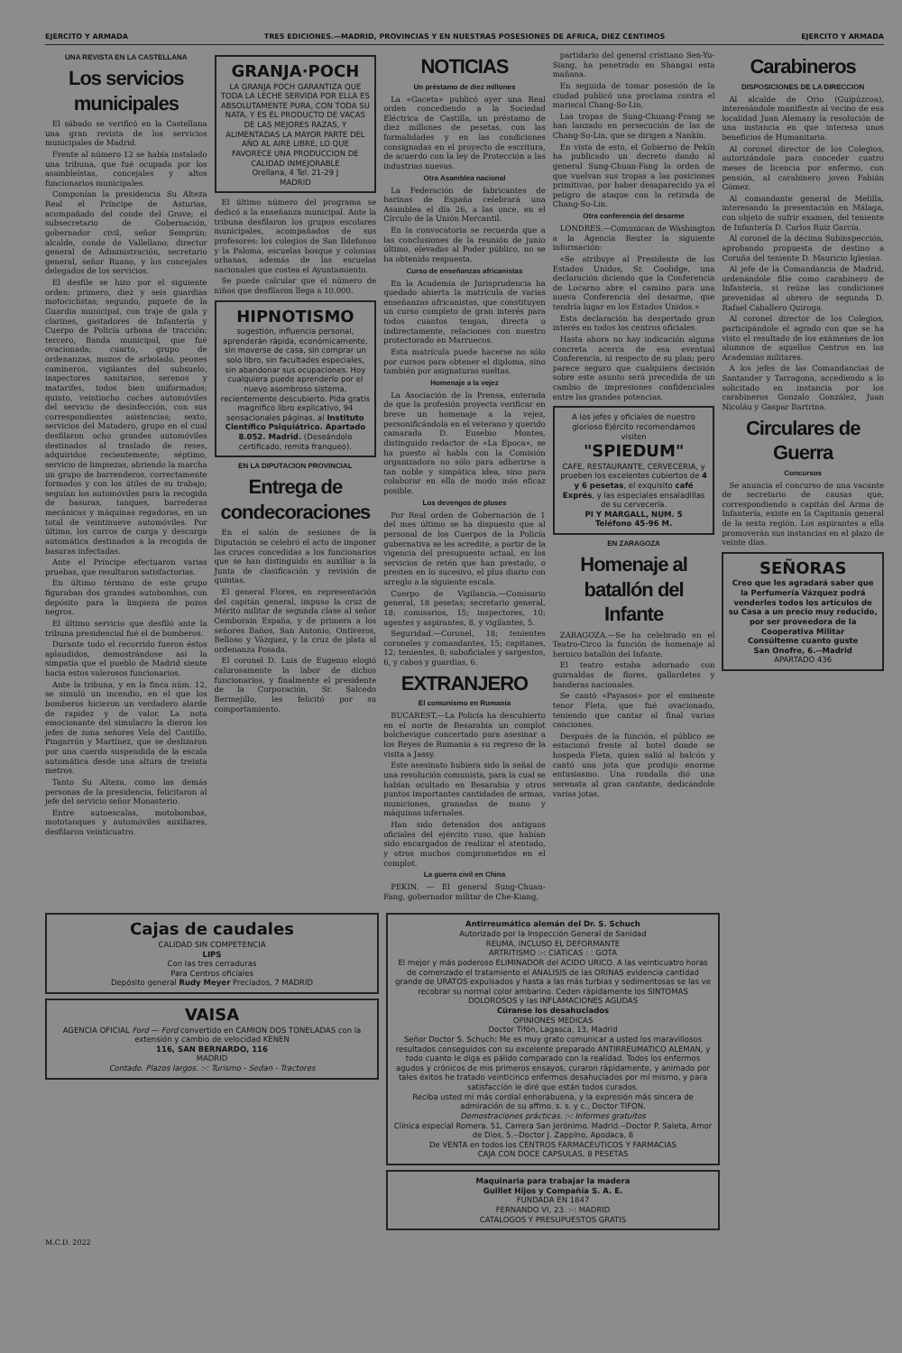EJERCITO Y ARMADA TRES EDICIONES.—MADRID, PROVINCIAS Y EN NUESTRAS POSESIONES DE AFRICA, DIEZ CENTIMOS EJERCITO Y ARMADA
UNA REVISTA EN LA CASTELLANA
Los servicios municipales
El sábado se verificó en la Castellana una gran revista de los servicios municipales de Madrid.
Frente al número 12 se había instalado una tribuna, que fué ocupada por los asambleístas, concejales y altos funcionarios municipales.
Componían la presidencia Su Alteza Real el Príncipe de Asturias, acompañado del conde del Grove; el subsecretario de Gobernación, gobernador civil, señor Semprún; alcalde, conde de Vallellano; director general de Administración, secretario general, señor Ruano, y los concejales delegados de los servicios.
El desfile se hizo por el siguiente orden: primero, diez y seis guardias motociclistas; segundo, piquete de la Guardia municipal, con traje de gala y clarines, gastadores de Infantería y Cuerpo de Policía urbana de tracción; tercero, Banda municipal, que fué ovacionada; cuarto, grupo de ordenanzas, mozos de arbolado, peones camineros, vigilantes del subsuelo, inspectores sanitarios, serenos y matarifes, todos bien uniformados; quinto, veintiocho coches automóviles del servicio de desinfección, con sus correspondientes asistencias; sexto, servicios del Matadero, grupo en el cual desfilaron ocho grandes automóviles destinados al traslado de reses, adquiridos recientemente; séptimo, servicio de limpiezas, abriendo la marcha un grupo de barrenderos, correctamente formados y con los útiles de su trabajo; seguían los automóviles para la recogida de basuras, tanques, barrederas mecánicas y máquinas regadoras, en un total de veintinueve automóviles. Por último, los carros de carga y descarga automática destinados a la recogida de basuras infectadas.
Ante el Príncipe efectuaron varias pruebas, que resultaron satisfactorias.
En último término de este grupo figuraban dos grandes autobombas, con depósito para la limpieza de pozos negros.
El último servicio que desfiló ante la tribuna presidencial fué el de bomberos.
Durante todo el recorrido fueron éstos aplaudidos, demostrándose así la simpatía que el pueblo de Madrid siente hacia estos valerosos funcionarios.
Ante la tribuna, y en la finca núm. 12, se simuló un incendio, en el que los bomberos hicieron un verdadero alarde de rapidez y de valor. La nota emocionante del simulacro la dieron los jefes de zona señores Vela del Castillo, Pingarrón y Martínez, que se deslizaron por una cuerda suspendida de la escala automática desde una altura de treinta metros.
Tanto Su Alteza, como las demás personas de la presidencia, felicitaron al jefe del servicio señor Monasterio.
Entre autoescalas, motobombas, mototanques y automóviles auxiliares, desfilaron veinticuatro.
GRANJA·POCH
LA GRANJA POCH GARANTIZA QUE TODA LA LECHE SERVIDA POR ELLA ES ABSOLUTAMENTE PURA, CON TODA SU NATA, Y ES EL PRODUCTO DE VACAS DE LAS MEJORES RAZAS, Y ALIMENTADAS LA MAYOR PARTE DEL AÑO AL AIRE LIBRE, LO QUE FAVORECE UNA PRODUCCION DE CALIDAD INMEJORABLE
Orellana, 4 Tel. 21-29 J
MADRID
El último número del programa se dedicó a la enseñanza municipal. Ante la tribuna desfilaron los grupos escolares municipales, acompañados de sus profesores: los colegios de San Ildefonso y la Paloma, escuelas bosque y colonias urbanas, además de las escuelas nacionales que costea el Ayuntamiento.
Se puede calcular que el número de niños que desfilaron llega a 10.000.
HIPNOTISMO
sugestión, influencia personal, aprenderán rápida, económicamente, sin moverse de casa, sin comprar un solo libro, sin facultades especiales, sin abandonar sus ocupaciones. Hoy cualquiera puede aprenderlo por el nuevo asombroso sistema, recientemente descubierto. Pida gratis magnífico libro explicativo, 94 sensacionales páginas, al Instituto Científico Psiquiátrico. Apartado 8.052. Madrid. (Deseándolo certificado, remita franqueo).
EN LA DIPUTACION PROVINCIAL
Entrega de condecoraciones
En el salón de sesiones de la Diputación se celebró el acto de imponer las cruces concedidas a los funcionarios que se han distinguido en auxiliar a la Junta de clasificación y revisión de quintas.
El general Flores, en representación del capitán general, impuso la cruz de Mérito militar de segunda clase al señor Cemborain España, y de primera a los señores Baños, San Antonio, Ontiveros, Belloso y Vázquez, y la cruz de plata al ordenanza Posada.
El coronel D. Luis de Eugenio elogió calurosamente la labor de dichos funcionarios, y finalmente el presidente de la Corporación, Sr. Salcedo Bermejillo, les felicitó por su comportamiento.
NOTICIAS
Un préstamo de diez millones
La «Gaceta» publicó ayer una Real orden concediendo a la Sociedad Eléctrica de Castilla, un préstamo de diez millones de pesetas, con las formalidades y en las condiciones consignadas en el proyecto de escritura, de acuerdo con la ley de Protección a las industrias nuevas.
Otra Asamblea nacional
La Federación de fabricantes de harinas de España celebrará una Asamblea el día 26, a las once, en el Círculo de la Unión Mercantil.
En la convocatoria se recuerda que a las conclusiones de la reunión de junio último, elevadas al Poder público, no se ha obtenido respuesta.
Curso de enseñanzas africanistas
En la Academia de Jurisprudencia ha quedado abierta la matrícula de varias enseñanzas africanistas, que constituyen un curso completo de gran interés para todos cuantos tengan, directa o indirectamente, relaciones con nuestro protectorado en Marruecos.
Esta matrícula puede hacerse no sólo por cursos para obtener el diploma, sino también por asignaturas sueltas.
Homenaje a la vejez
La Asociación de la Prensa, enterada de que la profesión proyecta verificar en breve un homenaje a la vejez, personificándola en el veterano y querido camarada D. Eusebio Montes, distinguido redactor de «La Epoca», se ha puesto al habla con la Comisión organizadora no sólo para adherirse a tan noble y simpática idea, sino para colaborar en ella de modo más eficaz posible.
Los devengos de pluses
Por Real orden de Gobernación de 1 del mes último se ha dispuesto que al personal de los Cuerpos de la Policía gubernativa se les acredite, a partir de la vigencia del presupuesto actual, en los servicios de retén que han prestado, o presten en lo sucesivo, el plus diario con arreglo a la siguiente escala.
Cuerpo de Vigilancia.—Comisario general, 18 pesetas; secretario general, 18; comisarios, 15; inspectores, 10; agentes y aspirantes, 8, y vigilantes, 5.
Seguridad.—Coronel, 18; tenientes coroneles y comandantes, 15; capitanes, 12; tenientes, 8; suboficiales y sargentos, 6, y cabos y guardias, 6.
EXTRANJERO
El comunismo en Rumania
BUCAREST.—La Policía ha descubierto en el norte de Besarabia un complot bolchevique concertado para asesinar a los Reyes de Rumania a su regreso de la visita a Jassy.
Este asesinato hubiera sido la señal de una revolución comunista, para la cual se habían ocultado en Besarabia y otros puntos importantes cantidades de armas, municiones, granadas de mano y máquinas infernales.
Han sido detenidos dos antiguos oficiales del ejército ruso, que habían sido encargados de realizar el atentado, y otros muchos comprometidos en el complot.
La guerra civil en China
PEKIN. — El general Sung-Chuan-Fang, gobernador militar de Che-Kiang,
partidario del general cristiano Sen-Yu-Siang, ha penetrado en Shangai esta mañana.
En seguida de tomar posesión de la ciudad publicó una proclama contra el mariscal Chang-So-Lin.
Las tropas de Sung-Chuang-Frang se han lanzado en persecución de las de Chang-So-Lin, que se dirigen a Nankín.
En vista de esto, el Gobierno de Pekín ha publicado un decreto dando al general Sung-Chuan-Fang la orden de que vuelvan sus tropas a las posiciones primitivas, por haber desaparecido ya el peligro de ataque con la retirada de Chang-So-Lin.
Otra conferencia del desarme
LONDRES.—Comunican de Wáshington a la Agencia Reuter la siguiente información:
«Se atribuye al Presidente de los Estados Unidos, Sr. Coolidge, una declaración diciendo que la Conferencia de Locarno abre el camino para una nueva Conferencia del desarme, que tendría lugar en los Estados Unidos.»
Esta declaración ha despertado gran interés en todos los centros oficiales.
Hasta ahora no hay indicación alguna concreta acerca de esa eventual Conferencia, ni respecto de su plan; pero parece seguro que cualquiera decisión sobre este asunto será precedida de un cambio de impresiones confidenciales entre las grandes potencias.
A los jefes y oficiales de nuestro glorioso Ejército recomendamos visiten
"SPIEDUM"
CAFE, RESTAURANTE, CERVECERIA, y prueben los excelentes cubiertos de 4 y 6 pesetas, el exquisito café Exprés, y las especiales ensaladillas de su cervecería.
PI Y MARGALL, NUM. 5
Teléfono 45-96 M.
EN ZARAGOZA
Homenaje al batallón del Infante
ZARAGOZA.—Se ha celebrado en el Teatro-Circo la función de homenaje al heroico batallón del Infante.
El teatro estaba adornado con guirnaldas de flores, gallardetes y banderas nacionales.
Se cantó «Payasos» por el eminente tenor Fleta, que fué ovacionado, teniendo que cantar al final varias canciones.
Después de la función, el público se estacionó frente al hotel donde se hospeda Fleta, quien salió al balcón y cantó una jota que produjo enorme entusiasmo. Una rondalla dió una serenata al gran cantante, dedicándole varias jotas.
Carabineros
DISPOSICIONES DE LA DIRECCION
Al alcalde de Orio (Guipúzcoa), interesándole manifieste al vecino de esa localidad Juan Alemany la resolución de una instancia en que interesa unos beneficios de Humanitaria.
Al coronel director de los Colegios, autorizándole para conceder cuatro meses de licencia por enfermo, con pensión, al carabinero joven Fabián Gómez.
Al comandante general de Melilla, interesando la presentación en Málaga, con objeto de sufrir examen, del teniente de Infantería D. Carlos Ruiz García.
Al coronel de la décima Subinspección, aprobando propuesta de destino a Coruña del teniente D. Mauricio Iglesias.
Al jefe de la Comandancia de Madrid, ordenándole filíe como carabinero de Infantería, si reúne las condiciones prevenidas al obrero de segunda D. Rafael Caballero Quiroga.
Al coronel director de los Colegios, participándole el agrado con que se ha visto el resultado de los exámenes de los alumnos de aquellos Centros en las Academias militares.
A los jefes de las Comandancias de Santander y Tarragona, accediendo a lo solicitado en instancia por los carabineros Gonzalo González, Juan Nicoláu y Gaspar Bartrina.
Circulares de Guerra
Concursos
Se anuncia el concurso de una vacante de secretario de causas que, correspondiendo a capitán del Arma de Infantería, existe en la Capitanía general de la sexta región. Los aspirantes a ella promoverán sus instancias en el plazo de veinte días.
SEÑORAS
Creo que les agradará saber que la Perfumería Vázquez podrá venderles todos los artículos de su Casa a un precio muy reducido, por ser proveedora de la Cooperativa Militar
Consúlteme cuanto guste
San Onofre, 6.--Madrid
APARTADO 436
Cajas de caudales
CALIDAD SIN COMPETENCIA
LIPS
Con las tres cerraduras
Para Centros oficiales
Depósito general Rudy Meyer Preciados, 7 MADRID
VAISA
AGENCIA OFICIAL Ford — Ford convertido en CAMION DOS TONELADAS con la extensión y cambio de velocidad KENEN
116, SAN BERNARDO, 116
MADRID
Contado. Plazos largos. :-: Turismo - Sedan - Tractores
Antirreumático alemán del Dr. S. Schuch
Autorizado por la Inspección General de Sanidad
REUMA, INCLUSO EL DEFORMANTE
ARTRITISMO :-: CIATICAS : : GOTA
El mejor y más poderoso ELIMINADOR del ACIDO URICO. A las veinticuatro horas de comenzado el tratamiento el ANALISIS de las ORINAS evidencia cantidad grande de URATOS expulsados y hasta a las más turbias y sedimentosas se las ve recobrar su normal color ambarino. Ceden rápidamente los SINTOMAS DOLOROSOS y las INFLAMACIONES AGUDAS
Cúranse los desahuciados
OPINIONES MEDICAS
Doctor Tifón, Lagasca, 13, Madrid
Señor Doctor S. Schuch: Me es muy grato comunicar a usted los maravillosos resultados conseguidos con su excelente preparado ANTIRREUMATICO ALEMAN, y todo cuanto le diga es pálido comparado con la realidad. Todos los enfermos agudos y crónicos de mis primeros ensayos, curaron rápidamente, y animado por tales éxitos he tratado veinticinco enfermos desahuciados por mí mismo, y para satisfacción le diré que están todos curados.
Reciba usted mi más cordial enhorabuena, y la expresión más sincera de admiración de su affmo. s. s. y c., Doctor TIFON.
Demostraciones prácticas. :-: Informes gratuitos
Clínica especial Romera. 51, Carrera San Jerónimo. Madrid.--Doctor P. Saleta, Amor de Dios, 5.--Doctor J. Zappino, Apodaca, 8
De VENTA en todos los CENTROS FARMACEUTICOS Y FARMACIAS
CAJA CON DOCE CAPSULAS, 8 PESETAS
Maquinaria para trabajar la madera
Guillet Hijos y Compañía S. A. E.
FUNDADA EN 1847
FERNANDO VI, 23. :-: MADRID
CATALOGOS Y PRESUPUESTOS GRATIS
M.C.D. 2022